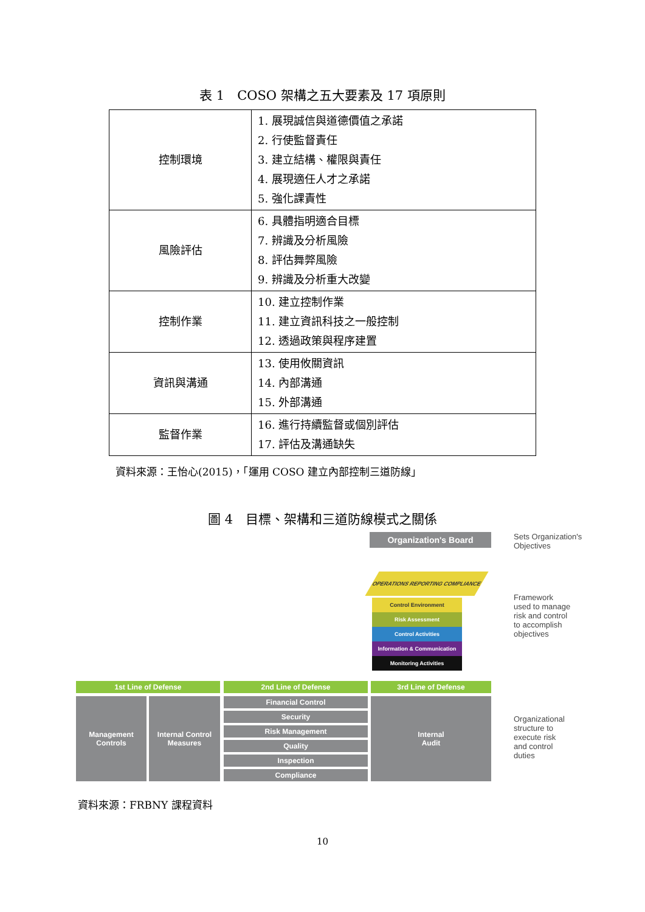表 1　COSO 架構之五大要素及 17 項原則
| 控制環境 | 1. 展現誠信與道德價值之承諾 2. 行使監督責任 3. 建立結構、權限與責任 4. 展現適任人才之承諾 5. 強化課責性 |
| 風險評估 | 6. 具體指明適合目標 7. 辨識及分析風險 8. 評估舞弊風險 9. 辨識及分析重大改變 |
| 控制作業 | 10. 建立控制作業 11. 建立資訊科技之一般控制 12. 透過政策與程序建置 |
| 資訊與溝通 | 13. 使用攸關資訊 14. 內部溝通 15. 外部溝通 |
| 監督作業 | 16. 進行持續監督或個別評估 17. 評估及溝通缺失 |
資料來源：王怡心(2015)，「運用 COSO 建立內部控制三道防線」
圖 4　目標、架構和三道防線模式之關係
Organization's Board
Sets Organization's
Objectives
OPERATIONS REPORTING COMPLIANCE
Control Environment
Risk Assessment
Control Activities
Information & Communication
Monitoring Activities
Framework
used to manage
risk and control
to accomplish
objectives
1st Line of Defense 2nd Line of Defense 3rd Line of Defense
Management
Controls
Internal Control
Measures
Financial Control
Security
Risk Management
Quality
Inspection
Compliance
Internal
Audit
Organizational
structure to
execute risk
and control
duties
資料來源：FRBNY 課程資料
10